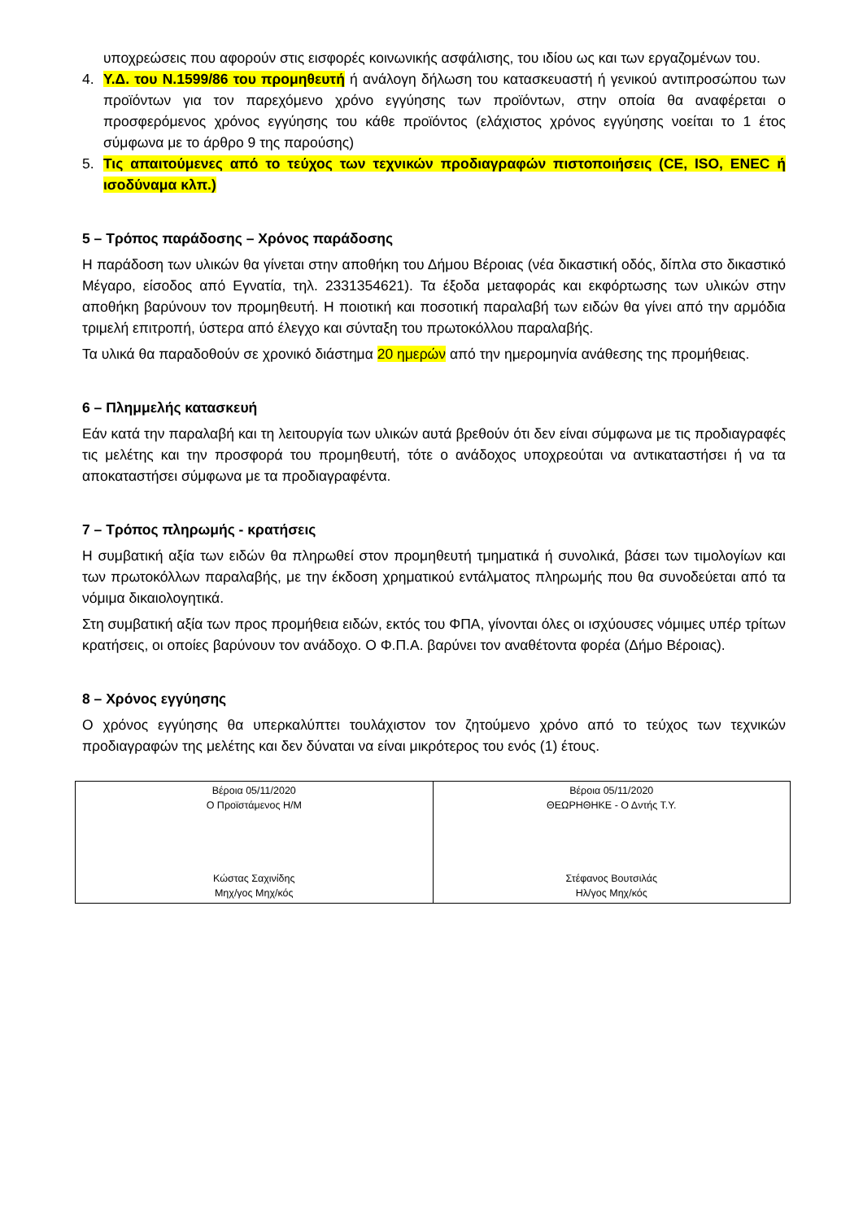υποχρεώσεις που αφορούν στις εισφορές κοινωνικής ασφάλισης, του ιδίου ως και των εργαζομένων του.
4. Υ.Δ. του Ν.1599/86 του προμηθευτή ή ανάλογη δήλωση του κατασκευαστή ή γενικού αντιπροσώπου των προϊόντων για τον παρεχόμενο χρόνο εγγύησης των προϊόντων, στην οποία θα αναφέρεται ο προσφερόμενος χρόνος εγγύησης του κάθε προϊόντος (ελάχιστος χρόνος εγγύησης νοείται το 1 έτος σύμφωνα με το άρθρο 9 της παρούσης)
5. Τις απαιτούμενες από το τεύχος των τεχνικών προδιαγραφών πιστοποιήσεις (CE, ISO, ENEC ή ισοδύναμα κλπ.)
5 – Τρόπος παράδοσης – Χρόνος παράδοσης
Η παράδοση των υλικών θα γίνεται στην αποθήκη του Δήμου Βέροιας (νέα δικαστική οδός, δίπλα στο δικαστικό Μέγαρο, είσοδος από Εγνατία, τηλ. 2331354621). Τα έξοδα μεταφοράς και εκφόρτωσης των υλικών στην αποθήκη βαρύνουν τον προμηθευτή. Η ποιοτική και ποσοτική παραλαβή των ειδών θα γίνει από την αρμόδια τριμελή επιτροπή, ύστερα από έλεγχο και σύνταξη του πρωτοκόλλου παραλαβής.
Τα υλικά θα παραδοθούν σε χρονικό διάστημα 20 ημερών από την ημερομηνία ανάθεσης της προμήθειας.
6 – Πλημμελής κατασκευή
Εάν κατά την παραλαβή και τη λειτουργία των υλικών αυτά βρεθούν ότι δεν είναι σύμφωνα με τις προδιαγραφές τις μελέτης και την προσφορά του προμηθευτή, τότε ο ανάδοχος υποχρεούται να αντικαταστήσει ή να τα αποκαταστήσει σύμφωνα με τα προδιαγραφέντα.
7 – Τρόπος πληρωμής - κρατήσεις
Η συμβατική αξία των ειδών θα πληρωθεί στον προμηθευτή τμηματικά ή συνολικά, βάσει των τιμολογίων και των πρωτοκόλλων παραλαβής, με την έκδοση χρηματικού εντάλματος πληρωμής που θα συνοδεύεται από τα νόμιμα δικαιολογητικά.
Στη συμβατική αξία των προς προμήθεια ειδών, εκτός του ΦΠΑ, γίνονται όλες οι ισχύουσες νόμιμες υπέρ τρίτων κρατήσεις, οι οποίες βαρύνουν τον ανάδοχο. Ο Φ.Π.Α. βαρύνει τον αναθέτοντα φορέα (Δήμο Βέροιας).
8 – Χρόνος εγγύησης
Ο χρόνος εγγύησης θα υπερκαλύπτει τουλάχιστον τον ζητούμενο χρόνο από το τεύχος των τεχνικών προδιαγραφών της μελέτης και δεν δύναται να είναι μικρότερος του ενός (1) έτους.
| Βέροια 05/11/2020 Ο Προϊστάμενος Η/Μ Κώστας Σαχινίδης Μηχ/γος Μηχ/κός | Βέροια 05/11/2020 ΘΕΩΡΗΘΗΚΕ - Ο Δντής Τ.Υ. Στέφανος Βουτσιλάς Ηλ/γος Μηχ/κός |